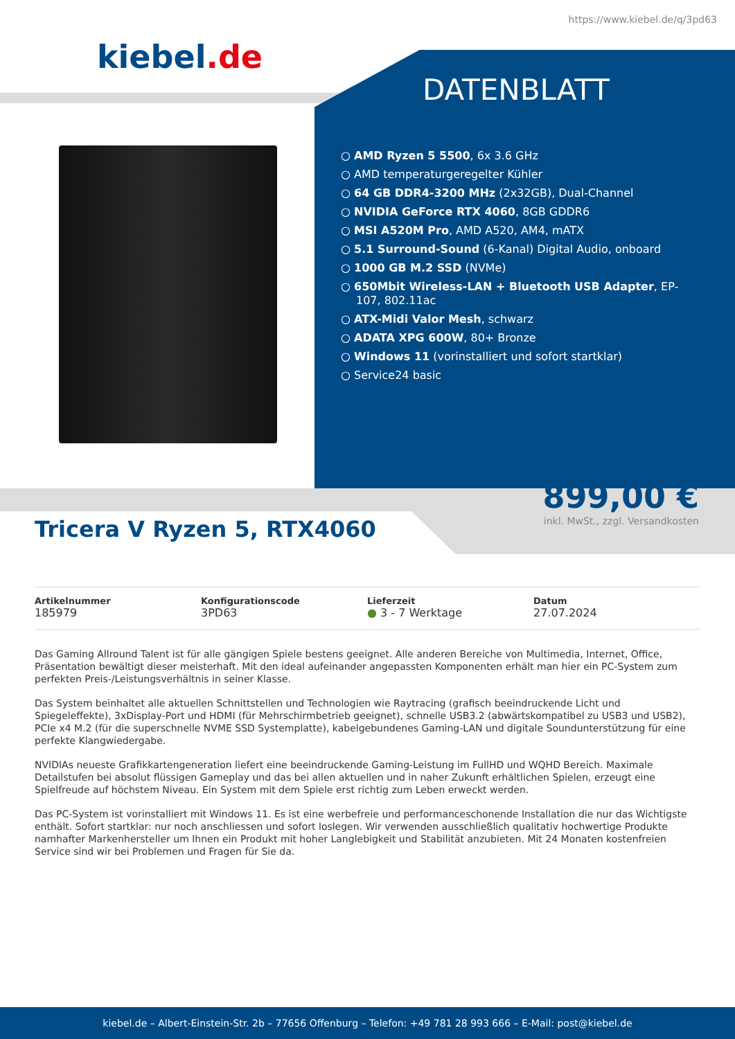https://www.kiebel.de/q/3pd63
kiebel.de
DATENBLATT
○ AMD Ryzen 5 5500, 6x 3.6 GHz
○ AMD temperaturgeregelter Kühler
○ 64 GB DDR4-3200 MHz (2x32GB), Dual-Channel
○ NVIDIA GeForce RTX 4060, 8GB GDDR6
○ MSI A520M Pro, AMD A520, AM4, mATX
○ 5.1 Surround-Sound (6-Kanal) Digital Audio, onboard
○ 1000 GB M.2 SSD (NVMe)
○ 650Mbit Wireless-LAN + Bluetooth USB Adapter, EP-107, 802.11ac
○ ATX-Midi Valor Mesh, schwarz
○ ADATA XPG 600W, 80+ Bronze
○ Windows 11 (vorinstalliert und sofort startklar)
○ Service24 basic
899,00 €
inkl. MwSt., zzgl. Versandkosten
Tricera V Ryzen 5, RTX4060
Artikelnummer
185979
Konfigurationscode
3PD63
Lieferzeit
● 3 - 7 Werktage
Datum
27.07.2024
Das Gaming Allround Talent ist für alle gängigen Spiele bestens geeignet. Alle anderen Bereiche von Multimedia, Internet, Office, Präsentation bewältigt dieser meisterhaft. Mit den ideal aufeinander angepassten Komponenten erhält man hier ein PC-System zum perfekten Preis-/Leistungsverhältnis in seiner Klasse.
Das System beinhaltet alle aktuellen Schnittstellen und Technologien wie Raytracing (grafisch beeindruckende Licht und Spiegeleffekte), 3xDisplay-Port und HDMI (für Mehrschirmbetrieb geeignet), schnelle USB3.2 (abwärtskompatibel zu USB3 und USB2), PCIe x4 M.2 (für die superschnelle NVME SSD Systemplatte), kabelgebundenes Gaming-LAN und digitale Soundunterstützung für eine perfekte Klangwiedergabe.
NVIDIAs neueste Grafikkartengeneration liefert eine beeindruckende Gaming-Leistung im FullHD und WQHD Bereich. Maximale Detailstufen bei absolut flüssigen Gameplay und das bei allen aktuellen und in naher Zukunft erhältlichen Spielen, erzeugt eine Spielfreude auf höchstem Niveau. Ein System mit dem Spiele erst richtig zum Leben erweckt werden.
Das PC-System ist vorinstalliert mit Windows 11. Es ist eine werbefreie und performanceschonende Installation die nur das Wichtigste enthält. Sofort startklar: nur noch anschliessen und sofort loslegen. Wir verwenden ausschließlich qualitativ hochwertige Produkte namhafter Markenhersteller um Ihnen ein Produkt mit hoher Langlebigkeit und Stabilität anzubieten. Mit 24 Monaten kostenfreien Service sind wir bei Problemen und Fragen für Sie da.
kiebel.de – Albert-Einstein-Str. 2b – 77656 Offenburg – Telefon: +49 781 28 993 666 – E-Mail: post@kiebel.de